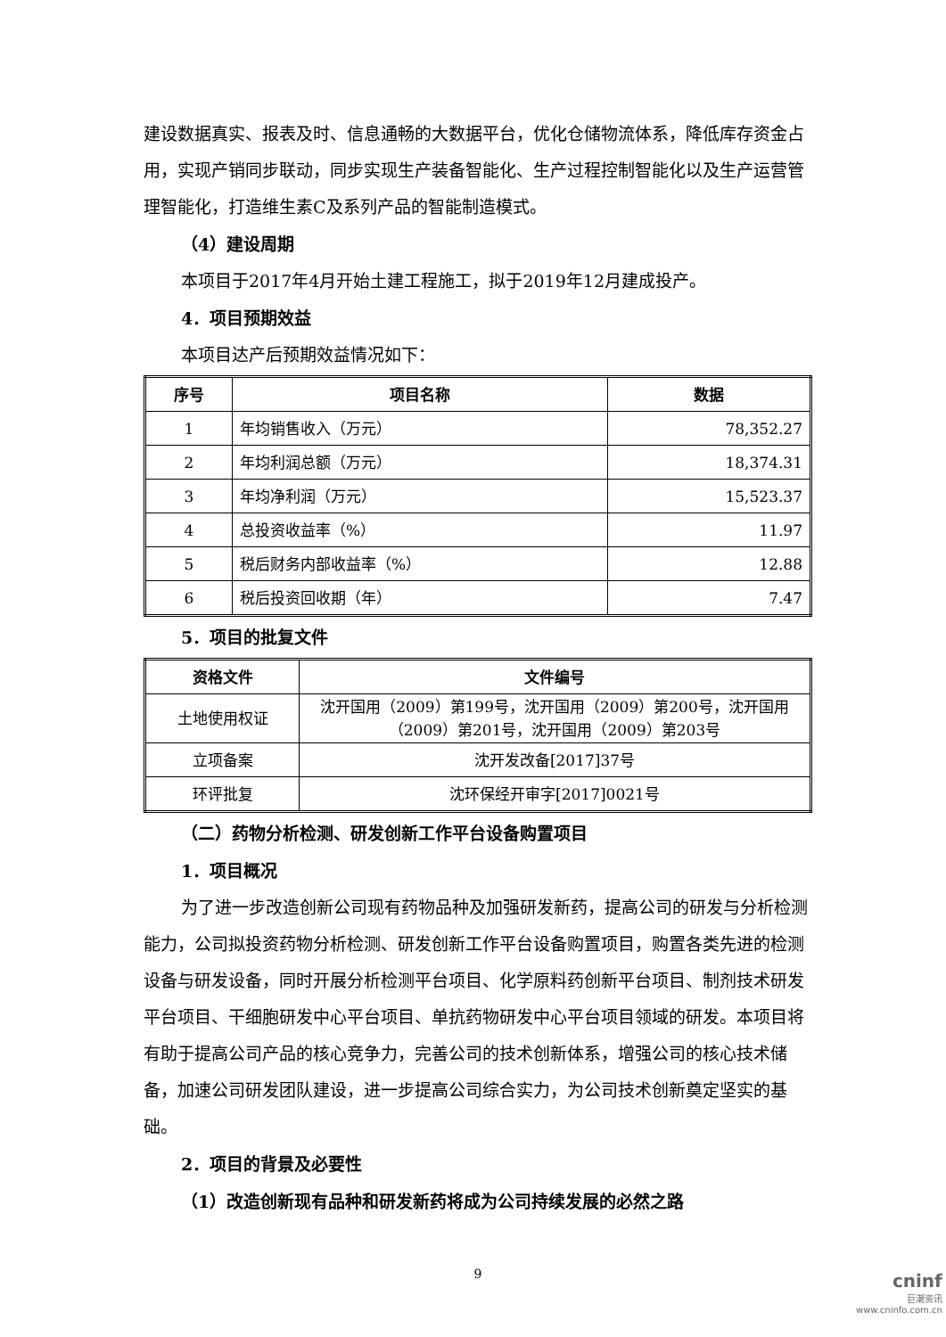建设数据真实、报表及时、信息通畅的大数据平台，优化仓储物流体系，降低库存资金占用，实现产销同步联动，同步实现生产装备智能化、生产过程控制智能化以及生产运营管理智能化，打造维生素C及系列产品的智能制造模式。
（4）建设周期
本项目于2017年4月开始土建工程施工，拟于2019年12月建成投产。
4．项目预期效益
本项目达产后预期效益情况如下：
| 序号 | 项目名称 | 数据 |
| --- | --- | --- |
| 1 | 年均销售收入（万元） | 78,352.27 |
| 2 | 年均利润总额（万元） | 18,374.31 |
| 3 | 年均净利润（万元） | 15,523.37 |
| 4 | 总投资收益率（%） | 11.97 |
| 5 | 税后财务内部收益率（%） | 12.88 |
| 6 | 税后投资回收期（年） | 7.47 |
5．项目的批复文件
| 资格文件 | 文件编号 |
| --- | --- |
| 土地使用权证 | 沈开国用（2009）第199号，沈开国用（2009）第200号，沈开国用（2009）第201号，沈开国用（2009）第203号 |
| 立项备案 | 沈开发改备[2017]37号 |
| 环评批复 | 沈环保经开审字[2017]0021号 |
（二）药物分析检测、研发创新工作平台设备购置项目
1．项目概况
为了进一步改造创新公司现有药物品种及加强研发新药，提高公司的研发与分析检测能力，公司拟投资药物分析检测、研发创新工作平台设备购置项目，购置各类先进的检测设备与研发设备，同时开展分析检测平台项目、化学原料药创新平台项目、制剂技术研发平台项目、干细胞研发中心平台项目、单抗药物研发中心平台项目领域的研发。本项目将有助于提高公司产品的核心竞争力，完善公司的技术创新体系，增强公司的核心技术储备，加速公司研发团队建设，进一步提高公司综合实力，为公司技术创新奠定坚实的基础。
2．项目的背景及必要性
（1）改造创新现有品种和研发新药将成为公司持续发展的必然之路
9
cninf
巨潮资讯
www.cninfo.com.cn